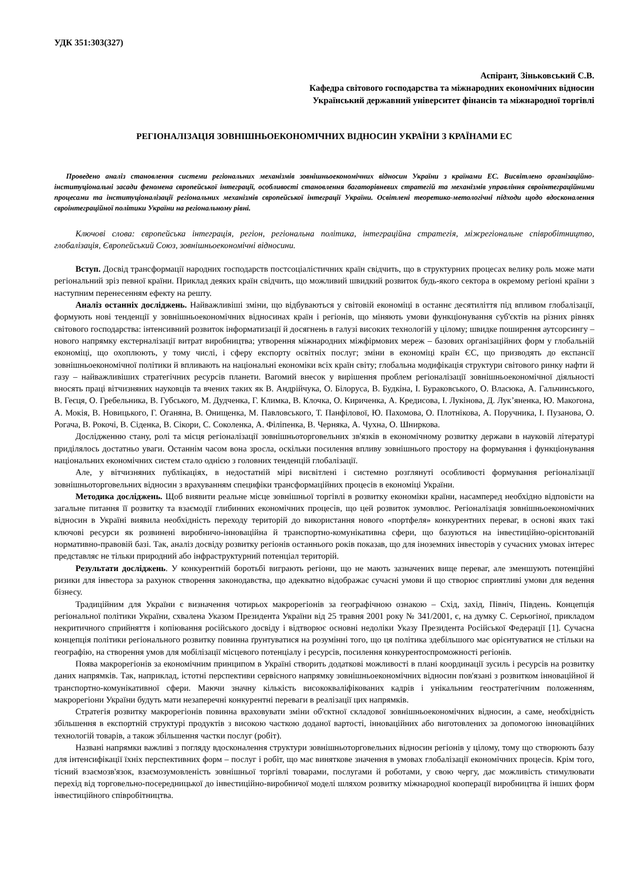УДК 351:303(327)
Аспірант, Зіньковський С.В.
Кафедра світового господарства та міжнародних економічних відносин
Український державний університет фінансів та міжнародної торгівлі
РЕГІОНАЛІЗАЦІЯ ЗОВНІШНЬОЕКОНОМІЧНИХ ВІДНОСИН УКРАЇНИ З КРАЇНАМИ ЕС
Проведено аналіз становлення системи регіональних механізмів зовнішньоекономічних відносин України з країнами ЕС. Висвітлено організаційно-інституціональні засади феномена європейської інтеграції, особливості становлення багаторівневих стратегій та механізмів управління євроінтеграційними процесами та інституціоналізації регіональних механізмів європейської інтеграції України. Освітлені теоретико-метологічні підходи щодо вдосконалення євроінтеграційної політики України на регіональному рівні.
Ключові слова: європейська інтеграція, регіон, регіональна політика, інтеграційна стратегія, міжрегіональне співробітництво, глобалізація, Європейський Союз, зовнішньоекономічні відносини.
Вступ. Досвід трансформації народних господарств постсоціалістичних країн свідчить, що в структурних процесах велику роль може мати регіональний зріз певної країни. Приклад деяких країн свідчить, що можливий швидкий розвиток будь-якого сектора в окремому регіоні країни з наступним перенесенням ефекту на решту.
Аналіз останніх досліджень. Найважливіші зміни, що відбуваються у світовій економіці в останнє десятиліття під впливом глобалізації, формують нові тенденції у зовнішньоекономічних відносинах країн і регіонів, що міняють умови функціонування суб'єктів на різних рівнях світового господарства: інтенсивний розвиток інформатизації й досягнень в галузі високих технологій у цілому; швидке поширення аутсорсингу – нового напрямку екстерналізації витрат виробництва; утворення міжнародних міжфірмових мереж – базових організаційних форм у глобальній економіці, що охоплюють, у тому числі, і сферу експорту освітніх послуг; зміни в економіці країн ЄС, що призводять до експансії зовнішньоекономічної політики й впливають на національні економіки всіх країн світу; глобальна модифікація структури світового ринку нафти й газу – найважливіших стратегічних ресурсів планети. Вагомий внесок у вирішення проблем регіоналізації зовнішньоекономічної діяльності вносять праці вітчизняних науковців та вчених таких як В. Андрійчука, О. Білоруса, В. Будкіна, І. Бураковського, О. Власюка, А. Гальчинського, В. Геєця, О. Гребельника, В. Губського, М. Дудченка, Г. Климка, В. Клочка, О. Кириченка, А. Кредисова, І. Лукінова, Д. Лук’яненка, Ю. Макогона, А. Мокія, В. Новицького, Г. Оганяна, В. Онищенка, М. Павловського, Т. Панфілової, Ю. Пахомова, О. Плотнікова, А. Поручника, І. Пузанова, О. Рогача, В. Рокочі, В. Сіденка, В. Сікори, С. Соколенка, А. Філіпенка, В. Черняка, А. Чухна, О. Шниркова.
Дослідженню стану, ролі та місця регіоналізації зовнішньоторговельних зв'язків в економічному розвитку держави в науковій літературі приділялось достатньо уваги. Останнім часом вона зросла, оскільки посилення впливу зовнішнього простору на формування і функціонування національних економічних систем стало однією з головних тенденцій глобалізації.
Але, у вітчизняних публікаціях, в недостатній мірі висвітлені і системно розглянуті особливості формування регіоналізації зовнішньоторговельних відносин з врахуванням специфіки трансформаційних процесів в економіці України.
Методика досліджень. Щоб виявити реальне місце зовнішньої торгівлі в розвитку економіки країни, насамперед необхідно відповісти на загальне питання її розвитку та взаємодії глибинних економічних процесів, що цей розвиток зумовлює. Регіоналізація зовнішньоекономічних відносин в Україні виявила необхідність переходу територій до використання нового «портфеля» конкурентних переваг, в основі яких такі ключові ресурси як розвинені виробничо-інноваційна й транспортно-комунікативна сфери, що базуються на інвестиційно-орієнтованій нормативно-правовій базі. Так, аналіз досвіду розвитку регіонів останнього років показав, що для іноземних інвесторів у сучасних умовах інтерес представляє не тільки природний або інфраструктурний потенціал територій.
Результати досліджень. У конкурентній боротьбі виграють регіони, що не мають зазначених вище переваг, але зменшують потенційні ризики для інвестора за рахунок створення законодавства, що адекватно відображає сучасні умови й що створює сприятливі умови для ведення бізнесу.
Традиційним для України є визначення чотирьох макрорегіонів за географічною ознакою – Схід, захід, Північ, Південь. Концепція регіональної політики України, схвалена Указом Президента України від 25 травня 2001 року № 341/2001, є, на думку С. Серьогіної, прикладом некритичного сприйняття і копіювання російського досвіду і відтворює основні недоліки Указу Президента Російської Федерації [1]. Сучасна концепція політики регіонального розвитку повинна ґрунтуватися на розумінні того, що ця політика здебільшого має орієнтуватися не стільки на географію, на створення умов для мобілізації місцевого потенціалу і ресурсів, посилення конкурентоспроможності регіонів.
Поява макрорегіонів за економічним принципом в Україні створить додаткові можливості в плані координації зусиль і ресурсів на розвитку даних напрямків. Так, наприклад, істотні перспективи сервісного напрямку зовнішньоекономічних відносин пов'язані з розвитком інноваційної й транспортно-комунікативної сфери. Маючи значну кількість висококваліфікованих кадрів і унікальним геостратегічним положенням, макрорегіони України будуть мати незаперечні конкурентні переваги в реалізації цих напрямків.
Стратегія розвитку макрорегіонів повинна враховувати зміни об'єктної складової зовнішньоекономічних відносин, а саме, необхідність збільшення в експортній структурі продуктів з високою часткою доданої вартості, інноваційних або виготовлених за допомогою інноваційних технологій товарів, а також збільшення частки послуг (робіт).
Названі напрямки важливі з погляду вдосконалення структури зовнішньоторговельних відносин регіонів у цілому, тому що створюють базу для інтенсифікації їхніх перспективних форм – послуг і робіт, що має виняткове значення в умовах глобалізації економічних процесів. Крім того, тісний взаємозв'язок, взаємозумовленість зовнішньої торгівлі товарами, послугами й роботами, у свою чергу, дає можливість стимулювати перехід від торговельно-посередницької до інвестиційно-виробничої моделі шляхом розвитку міжнародної кооперації виробництва й інших форм інвестиційного співробітництва.